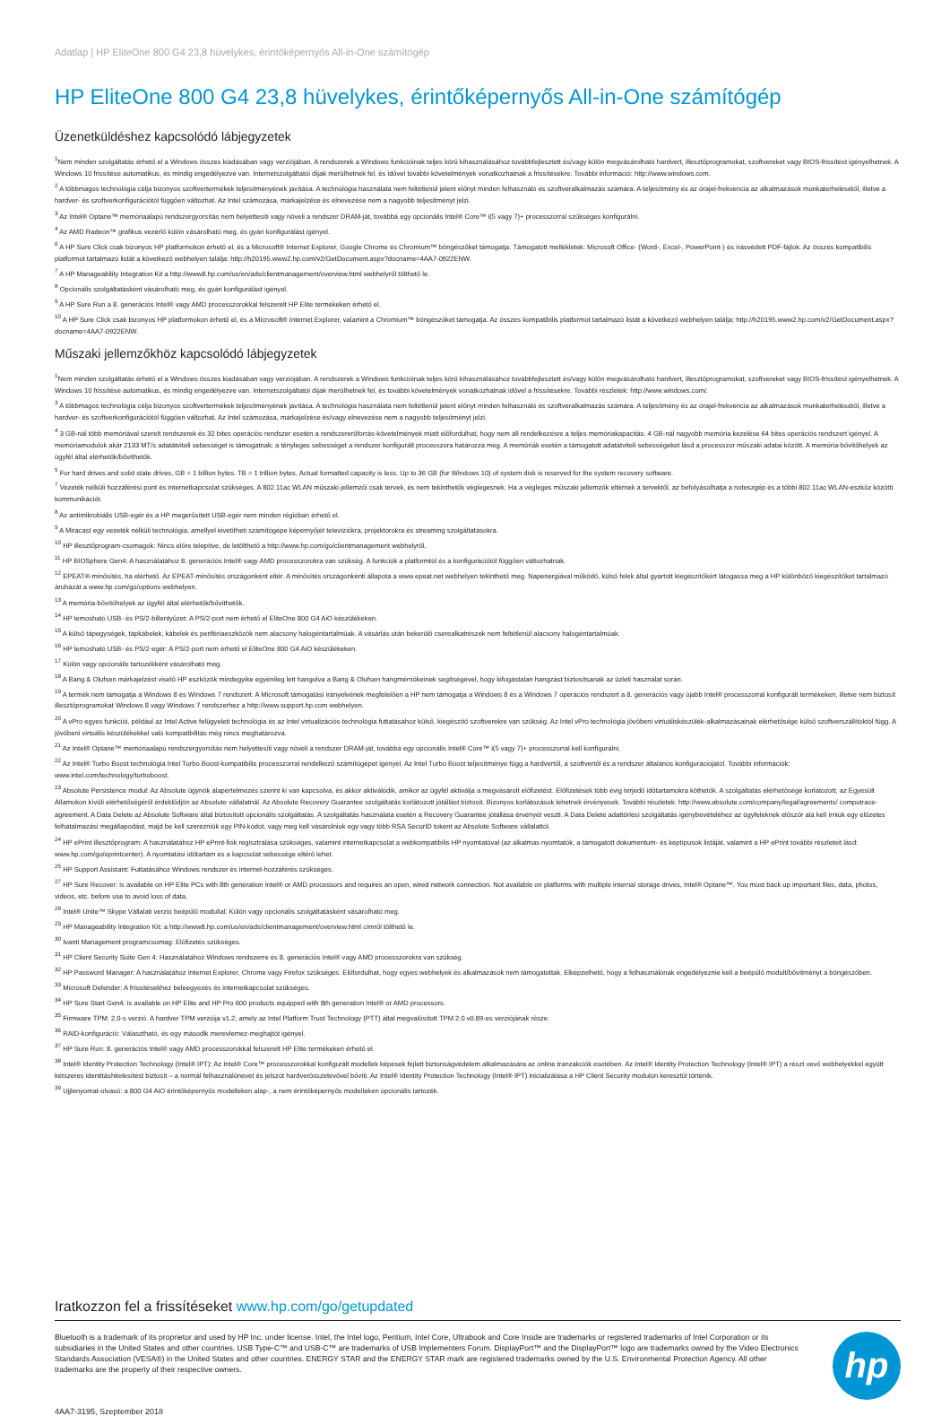Adatlap | HP EliteOne 800 G4 23,8 hüvelykes, érintőképernyős All-in-One számítógép
HP EliteOne 800 G4 23,8 hüvelykes, érintőképernyős All-in-One számítógép
Üzenetküldéshez kapcsolódó lábjegyzetek
<sup>1</sup> Nem minden szolgáltatás érhető el a Windows összes kiadásában vagy verziójában. A rendszerek a Windows funkcióinak teljes körű kihasználásához továbbfejlesztett és/vagy külön megvásárolható hardvert, illesztőprogramokat, szoftvereket vagy BIOS-frissítést igényelhetnek. A Windows 10 frissítése automatikus, és mindig engedélyezve van. Internetszolgáltatói díjak merülhetnek fel, és idővel további követelmények vonatkozhatnak a frissítésekre. További információ: http://www.windows.com.
<sup>2</sup> A többmagos technológia célja bizonyos szoftvertermékek teljesítményének javítása. A technológia használata nem feltétlenül jelent előnyt minden felhasználó és szoftveralkalmazás számára. A teljesítmény és az órajel-frekvencia az alkalmazások munkaterhelésétől, illetve a hardver- és szoftverkonfigurációtól függően változhat. Az Intel számozása, márkajelzése és elnevezése nem a nagyobb teljesítményt jelzi.
<sup>3</sup> Az Intel® Optane™ memóriaalapú rendszergyorsítás nem helyettesíti vagy növeli a rendszer DRAM-ját, továbbá egy opcionális Intel® Core™ i(5 vagy 7)+ processzorral szükséges konfigurálni.
<sup>4</sup> Az AMD Radeon™ grafikus vezérlő külön vásárolható meg, és gyári konfigurálást igényel.
<sup>6</sup> A HP Sure Click csak bizonyos HP platformokon érhető el, és a Microsoft® Internet Explorer, Google Chrome és Chromium™ böngészőket támogatja. Támogatott mellékletek: Microsoft Office- (Word-, Excel-, PowerPoint-) és írásvédett PDF-fájlok. Az összes kompatibilis platformot tartalmazó listát a következő webhelyen találja: http://h20195.www2.hp.com/v2/GetDocument.aspx?docname=4AA7-0922ENW.
<sup>7</sup> A HP Manageability Integration Kit a http://www8.hp.com/us/en/ads/clientmanagement/overview.html webhelyről tölthető le.
<sup>8</sup> Opcionális szolgáltatásként vásárolható meg, és gyári konfigurálást igényel.
<sup>9</sup> A HP Sure Run a 8. generációs Intel® vagy AMD processzorokkal felszerelt HP Elite termékeken érhető el.
<sup>10</sup> A HP Sure Click csak bizonyos HP platformokon érhető el, és a Microsoft® Internet Explorer, valamint a Chromium™ böngészőket támogatja. Az összes kompatibilis platformot tartalmazó listát a következő webhelyen találja: http://h20195.www2.hp.com/v2/GetDocument.aspx?docname=4AA7-0922ENW.
Műszaki jellemzőkhöz kapcsolódó lábjegyzetek
<sup>1</sup> Nem minden szolgáltatás érhető el a Windows összes kiadásában vagy verziójában. A rendszerek a Windows funkcióinak teljes körű kihasználásához továbbfejlesztett és/vagy külön megvásárolható hardvert, illesztőprogramokat, szoftvereket vagy BIOS-frissítést igényelhetnek. A Windows 10 frissítése automatikus, és mindig engedélyezve van. Internetszolgáltatói díjak merülhetnek fel, és további követelmények vonatkozhatnak idővel a frissítésekre. További részletek: http://www.windows.com/.
<sup>3</sup> A többmagos technológia célja bizonyos szoftvertermékek teljesítményének javítása. A technológia használata nem feltétlenül jelent előnyt minden felhasználó és szoftveralkalmazás számára. A teljesítmény és az órajel-frekvencia az alkalmazások munkaterhelésétől, illetve a hardver- és szoftverkonfigurációtól függően változhat. Az Intel számozása, márkajelzése és/vagy elnevezése nem a nagyobb teljesítményt jelzi.
<sup>4</sup> 3 GB-nál több memóriával szerelt rendszerek és 32 bites operációs rendszer esetén a rendszererőforrás-követelmények miatt előfordulhat, hogy nem áll rendelkezésre a teljes memóriakapacitás. 4 GB-nál nagyobb memória kezelése 64 bites operációs rendszert igényel. A memóriamodulok akár 2133 MT/s adatátviteli sebességet is támogatnak; a tényleges sebességet a rendszer konfigurált processzora határozza meg. A memóriák esetén a támogatott adatátviteli sebességeket lásd a processzor műszaki adatai között. A memória-bővítőhelyek az ügyfél által elérhetők/bővíthetők.
<sup>5</sup> For hard drives and solid state drives, GB = 1 billion bytes. TB = 1 trillion bytes. Actual formatted capacity is less. Up to 36 GB (for Windows 10) of system disk is reserved for the system recovery software.
<sup>7</sup> Vezeték nélküli hozzáférési pont és internetkapcsolat szükséges. A 802.11ac WLAN műszaki jellemzői csak tervek, és nem tekinthetők véglegesnek. Ha a végleges műszaki jellemzők eltérnek a tervektől, az befolyásolhatja a noteszgép és a többi 802.11ac WLAN-eszköz közötti kommunikációt.
<sup>8</sup> Az antimikrobiális USB-egér és a HP megerősített USB-egér nem minden régióban érhető el.
<sup>9</sup> A Miracast egy vezeték nélküli technológia, amellyel kivetítheti számítógépe képernyőjét televíziókra, projektorokra és streaming szolgáltatásokra.
<sup>10</sup> HP illesztőprogram-csomagok: Nincs előre telepítve, de letölthető a http://www.hp.com/go/clientmanagement webhelyről.
<sup>11</sup> HP BIOSphere Gen4: A használatához 8. generációs Intel® vagy AMD processzorokra van szükség. A funkciók a platformtól és a konfigurációtól függően változhatnak.
<sup>12</sup> EPEAT®-minősítés, ha elérhető. Az EPEAT-minősítés országonként eltér. A minősítés országonkénti állapota a www.epeat.net webhelyen tekinthető meg. Napenergiával működő, külső felek által gyártott kiegészítőkért látogassa meg a HP különböző kiegészítőket tartalmazó áruházát a www.hp.com/go/options webhelyen.
<sup>13</sup> A memória-bővítőhelyek az ügyfél által elérhetők/bővíthetők.
<sup>14</sup> HP lemosható USB- és PS/2-billentyűzet: A PS/2-port nem érhető el EliteOne 800 G4 AiO készülékeken.
<sup>15</sup> A külső tápegységek, tápkábelek, kábelek és perifériaeszközök nem alacsony halogéntartalmúak. A vásárlás után bekerülő cserealkatrészek nem feltétlenül alacsony halogéntartalmúak.
<sup>16</sup> HP lemosható USB- és PS/2-egér: A PS/2-port nem érhető el EliteOne 800 G4 AiO készülékeken.
<sup>17</sup> Külön vagy opcionális tartozékként vásárolható meg.
<sup>18</sup> A Bang & Olufsen márkajelzést viselő HP eszközök mindegyike egyénileg lett hangolva a Bang & Olufsen hangmérnökeinek segítségével, hogy kifogástalan hangzást biztosítsanak az üzleti használat során.
<sup>19</sup> A termék nem támogatja a Windows 8 és Windows 7 rendszert. A Microsoft támogatási irányelvének megfelelően a HP nem támogatja a Windows 8 és a Windows 7 operációs rendszert a 8. generációs vagy újabb Intel® processzorral konfigurált termékeken, illetve nem biztosít illesztőprogramokat Windows 8 vagy Windows 7 rendszerhez a http://www.support.hp.com webhelyen.
<sup>20</sup> A vPro egyes funkciói, például az Intel Active felügyeleti technológia és az Intel virtualizációs technológia futtatásához külső, kiegészítő szoftverekre van szükség. Az Intel vPro technológia jövőbeni virtuáliskészülék-alkalmazásainak elérhetősége külső szoftverszállítóktól függ. A jövőbeni virtuális készülékekkel való kompatibilitás még nincs meghatározva.
<sup>21</sup> Az Intel® Optane™ memóriaalapú rendszergyorsítás nem helyettesíti vagy növeli a rendszer DRAM-ját, továbbá egy opcionális Intel® Core™ i(5 vagy 7)+ processzorral kell konfigurálni.
<sup>22</sup> Az Intel® Turbo Boost technológia Intel Turbo Boost-kompatibilis processzorral rendelkező számítógépet igényel. Az Intel Turbo Boost teljesítménye függ a hardvertől, a szoftvertől és a rendszer általános konfigurációjától. További információk: www.intel.com/technology/turboboost.
<sup>23</sup> Absolute Persistence modul: Az Absolute ügynök alapértelmezés szerint ki van kapcsolva, és akkor aktiválódik, amikor az ügyfél aktiválja a megvásárolt előfizetést. Előfizetések több évig terjedő időtartamokra köthetők. A szolgáltatás elérhetősége korlátozott, az Egyesült Államokon kívüli elérhetőségéről érdeklődjön az Absolute vállalatnál. Az Absolute Recovery Guarantee szolgáltatás korlátozott jótállást biztosít. Bizonyos korlátozások lehetnek érvényesek. További részletek: http://www.absolute.com/company/legal/agreements/ computrace-agreement. A Data Delete az Absolute Software által biztosított opcionális szolgáltatás. A szolgáltatás használata esetén a Recovery Guarantee jótállása érvényét veszti. A Data Delete adattörlési szolgáltatás igénybevételéhez az ügyfeleknek először alá kell írniuk egy előzetes felhatalmazási megállapodást, majd be kell szerezniük egy PIN-kódot, vagy meg kell vásárolniuk egy vagy több RSA SecurID tokent az Absolute Software vállalattól.
<sup>24</sup> HP ePrint illesztőprogram: A használatához HP ePrint-fiók regisztrálása szükséges, valamint internetkapcsolat a webkompatibilis HP nyomtatóval (az alkalmas nyomtatók, a támogatott dokumentum- és képtípusok listáját, valamint a HP ePrint további részleteit lásd: www.hp.com/go/eprintcenter). A nyomtatási időtartam és a kapcsolat sebessége eltérő lehet.
<sup>25</sup> HP Support Assistant: Futtatásához Windows rendszer és internet-hozzáférés szükséges.
<sup>27</sup> HP Sure Recover: is available on HP Elite PCs with 8th generation Intel® or AMD processors and requires an open, wired network connection. Not available on platforms with multiple internal storage drives, Intel® Optane™. You must back up important files, data, photos, videos, etc. before use to avoid loss of data.
<sup>28</sup> Intel® Unite™ Skype Vállalati verzió beépülő modullal: Külön vagy opcionális szolgáltatásként vásárolható meg.
<sup>29</sup> HP Manageability Integration Kit: a http://www8.hp.com/us/en/ads/clientmanagement/overview.html címről tölthető le.
<sup>30</sup> Ivanti Management programcsomag: Előfizetés szükséges.
<sup>31</sup> HP Client Security Suite Gen 4: Használatához Windows rendszerre és 8. generációs Intel® vagy AMD processzorokra van szükség.
<sup>32</sup> HP Password Manager: A használatához Internet Explorer, Chrome vagy Firefox szükséges. Előfordulhat, hogy egyes webhelyek és alkalmazások nem támogatottak. Elképzelhető, hogy a felhasználónak engedélyeznie kell a beépülő modult/bővítményt a böngészőben.
<sup>33</sup> Microsoft Defender: A frissítésekhez beleegyezés és internetkapcsolat szükséges.
<sup>34</sup> HP Sure Start Gen4: is available on HP Elite and HP Pro 600 products equipped with 8th generation Intel® or AMD processors.
<sup>35</sup> Firmware TPM: 2.0-s verzió. A hardver TPM verziója v1.2, amely az Intel Platform Trust Technology (PTT) által megvalósított TPM 2.0 v0.89-es verziójának része.
<sup>36</sup> RAID-konfiguráció: Választható, és egy második merevlemez-meghajtót igényel.
<sup>37</sup> HP Sure Run: 8. generációs Intel® vagy AMD processzorokkal felszerelt HP Elite termékeken érhető el.
<sup>38</sup> Intel® Identity Protection Technology (Intel® IPT): Az Intel® Core™ processzorokkal konfigurált modellek képesek fejlett biztonságvédelem alkalmazására az online tranzakciók esetében. Az Intel® Identity Protection Technology (Intel® IPT) a részt vevő webhelyekkel együtt kétszeres identitáshitelesítést biztosít – a normál felhasználónevet és jelszót hardverösszetevővel bővíti. Az Intel® Identity Protection Technology (Intel® IPT) inicializálása a HP Client Security modulon keresztül történik.
<sup>39</sup> Ujjlenyomat-olvasó: a 800 G4 AiO érintőképernyős modelleken alap-, a nem érintőképernyős modelleken opcionális tartozék.
Iratkozzon fel a frissítéseket www.hp.com/go/getupdated
Bluetooth is a trademark of its proprietor and used by HP Inc. under license. Intel, the Intel logo, Pentium, Intel Core, Ultrabook and Core Inside are trademarks or registered trademarks of Intel Corporation or its subsidiaries in the United States and other countries. USB Type-C™ and USB-C™ are trademarks of USB Implementers Forum. DisplayPort™ and the DisplayPort™ logo are trademarks owned by the Video Electronics Standards Association (VESA®) in the United States and other countries. ENERGY STAR and the ENERGY STAR mark are registered trademarks owned by the U.S. Environmental Protection Agency. All other trademarks are the property of their respective owners.
hp
4AA7-3195, Szeptember 2018